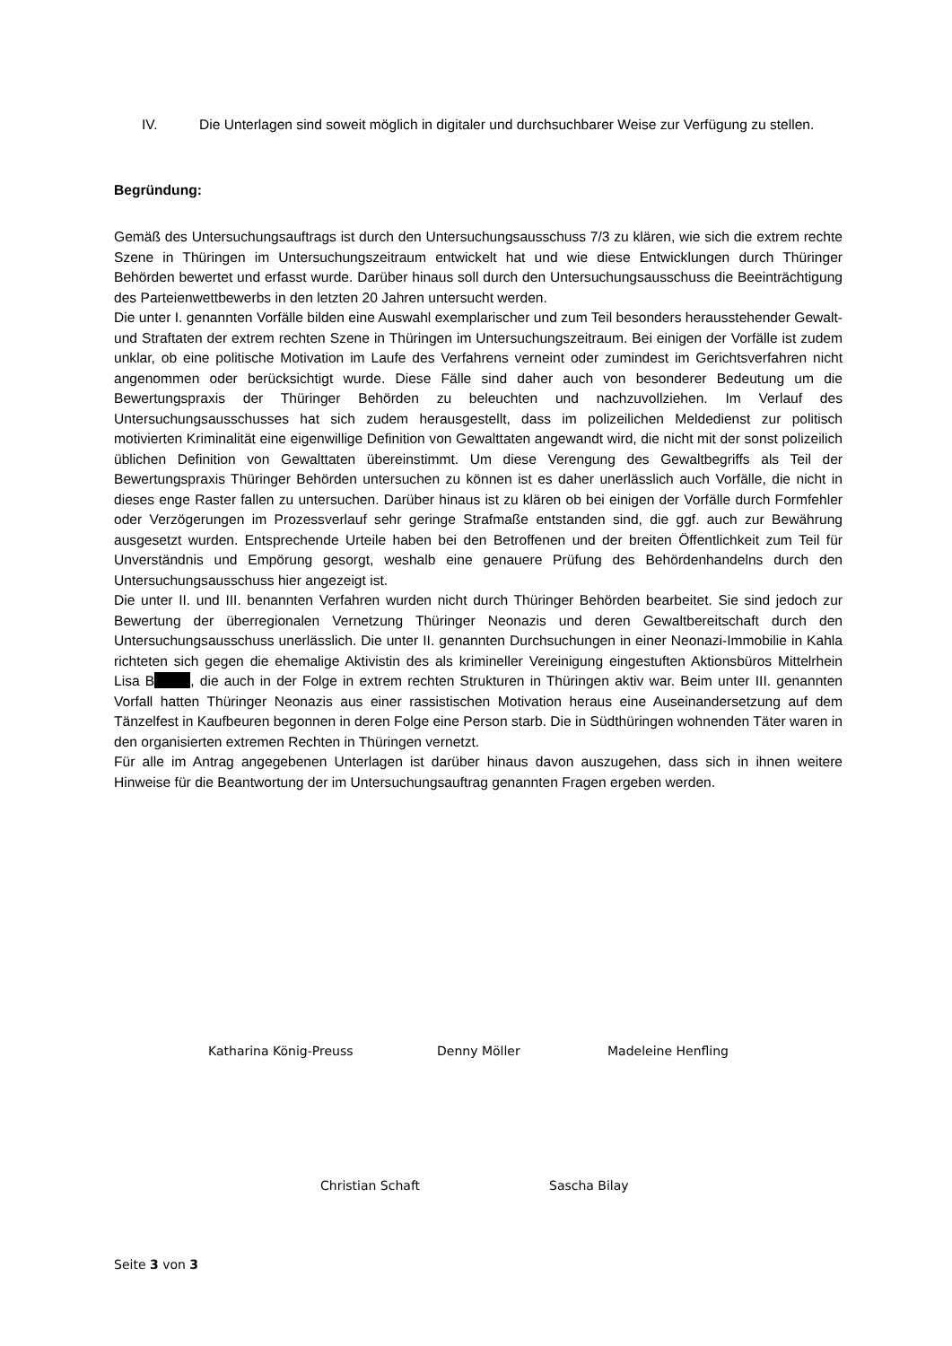IV. Die Unterlagen sind soweit möglich in digitaler und durchsuchbarer Weise zur Verfügung zu stellen.
Begründung:
Gemäß des Untersuchungsauftrags ist durch den Untersuchungsausschuss 7/3 zu klären, wie sich die extrem rechte Szene in Thüringen im Untersuchungszeitraum entwickelt hat und wie diese Entwicklungen durch Thüringer Behörden bewertet und erfasst wurde. Darüber hinaus soll durch den Untersuchungsausschuss die Beeinträchtigung des Parteienwettbewerbs in den letzten 20 Jahren untersucht werden.
Die unter I. genannten Vorfälle bilden eine Auswahl exemplarischer und zum Teil besonders herausstehender Gewalt- und Straftaten der extrem rechten Szene in Thüringen im Untersuchungszeitraum. Bei einigen der Vorfälle ist zudem unklar, ob eine politische Motivation im Laufe des Verfahrens verneint oder zumindest im Gerichtsverfahren nicht angenommen oder berücksichtigt wurde. Diese Fälle sind daher auch von besonderer Bedeutung um die Bewertungspraxis der Thüringer Behörden zu beleuchten und nachzuvollziehen. Im Verlauf des Untersuchungsausschusses hat sich zudem herausgestellt, dass im polizeilichen Meldedienst zur politisch motivierten Kriminalität eine eigenwillige Definition von Gewalttaten angewandt wird, die nicht mit der sonst polizeilich üblichen Definition von Gewalttaten übereinstimmt. Um diese Verengung des Gewaltbegriffs als Teil der Bewertungspraxis Thüringer Behörden untersuchen zu können ist es daher unerlässlich auch Vorfälle, die nicht in dieses enge Raster fallen zu untersuchen. Darüber hinaus ist zu klären ob bei einigen der Vorfälle durch Formfehler oder Verzögerungen im Prozessverlauf sehr geringe Strafmaße entstanden sind, die ggf. auch zur Bewährung ausgesetzt wurden. Entsprechende Urteile haben bei den Betroffenen und der breiten Öffentlichkeit zum Teil für Unverständnis und Empörung gesorgt, weshalb eine genauere Prüfung des Behördenhandelns durch den Untersuchungsausschuss hier angezeigt ist.
Die unter II. und III. benannten Verfahren wurden nicht durch Thüringer Behörden bearbeitet. Sie sind jedoch zur Bewertung der überregionalen Vernetzung Thüringer Neonazis und deren Gewaltbereitschaft durch den Untersuchungsausschuss unerlässlich. Die unter II. genannten Durchsuchungen in einer Neonazi-Immobilie in Kahla richteten sich gegen die ehemalige Aktivistin des als krimineller Vereinigung eingestuften Aktionsbüros Mittelrhein Lisa B , die auch in der Folge in extrem rechten Strukturen in Thüringen aktiv war. Beim unter III. genannten Vorfall hatten Thüringer Neonazis aus einer rassistischen Motivation heraus eine Auseinandersetzung auf dem Tänzelfest in Kaufbeuren begonnen in deren Folge eine Person starb. Die in Südthüringen wohnenden Täter waren in den organisierten extremen Rechten in Thüringen vernetzt.
Für alle im Antrag angegebenen Unterlagen ist darüber hinaus davon auszugehen, dass sich in ihnen weitere Hinweise für die Beantwortung der im Untersuchungsauftrag genannten Fragen ergeben werden.
Katharina König-Preuss Denny Möller Madeleine Henfling
Christian Schaft Sascha Bilay
Seite 3 von 3